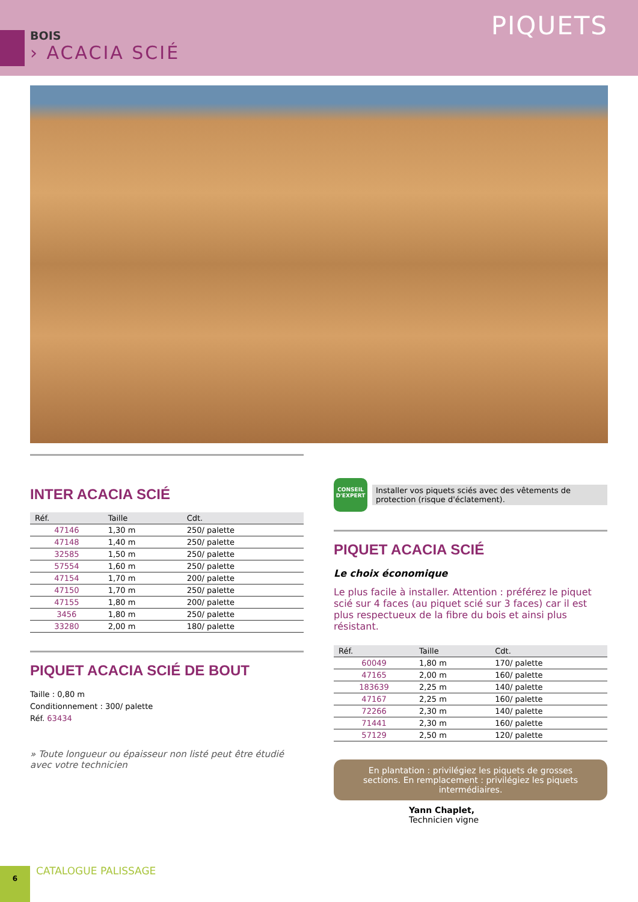PIQUETS
BOIS
› ACACIA SCIÉ
INTER ACACIA SCIÉ
| Réf. | Taille | Cdt. |
| --- | --- | --- |
| 47146 | 1,30 m | 250/ palette |
| 47148 | 1,40 m | 250/ palette |
| 32585 | 1,50 m | 250/ palette |
| 57554 | 1,60 m | 250/ palette |
| 47154 | 1,70 m | 200/ palette |
| 47150 | 1,70 m | 250/ palette |
| 47155 | 1,80 m | 200/ palette |
| 3456 | 1,80 m | 250/ palette |
| 33280 | 2,00 m | 180/ palette |
PIQUET ACACIA SCIÉ DE BOUT
Taille : 0,80 m
Conditionnement : 300/ palette
Réf. 63434
» Toute longueur ou épaisseur non listé peut être étudié avec votre technicien
CONSEIL D'EXPERT
Installer vos piquets sciés avec des vêtements de protection (risque d'éclatement).
PIQUET ACACIA SCIÉ
Le choix économique
Le plus facile à installer. Attention : préférez le piquet scié sur 4 faces (au piquet scié sur 3 faces) car il est plus respectueux de la fibre du bois et ainsi plus résistant.
| Réf. | Taille | Cdt. |
| --- | --- | --- |
| 60049 | 1,80 m | 170/ palette |
| 47165 | 2,00 m | 160/ palette |
| 183639 | 2,25 m | 140/ palette |
| 47167 | 2,25 m | 160/ palette |
| 72266 | 2,30 m | 140/ palette |
| 71441 | 2,30 m | 160/ palette |
| 57129 | 2,50 m | 120/ palette |
En plantation : privilégiez les piquets de grosses sections. En remplacement : privilégiez les piquets intermédiaires.
Yann Chaplet,
Technicien vigne
6
CATALOGUE PALISSAGE